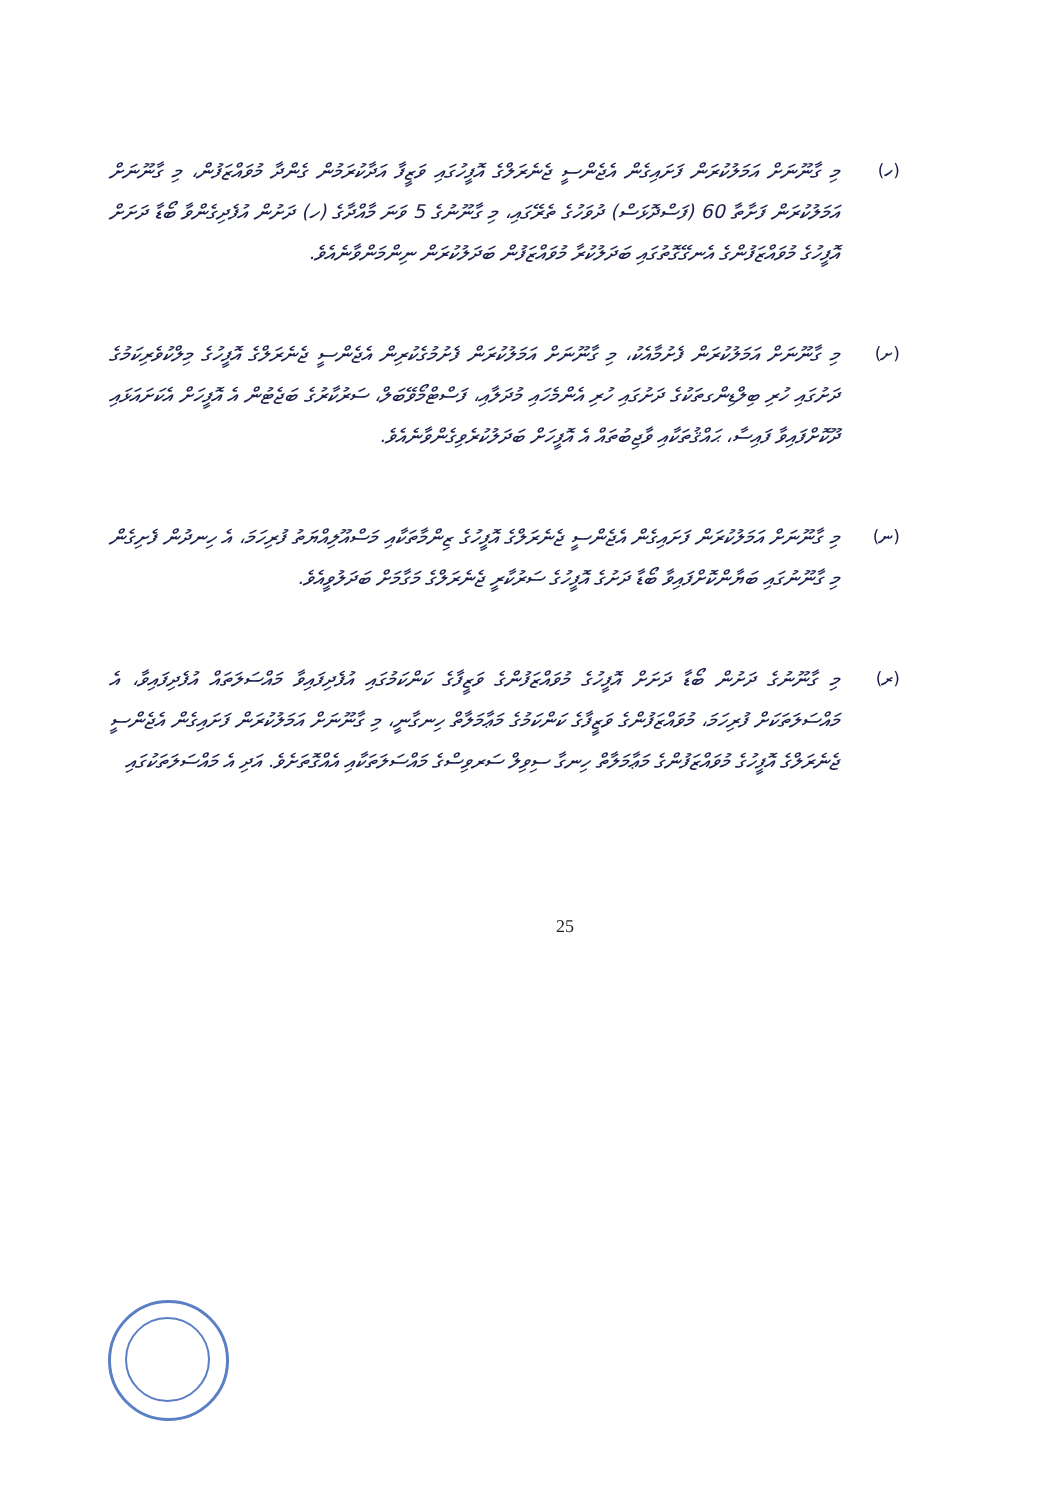(ހ) މި ގާނޫނަށް އަމަލުކުރަން ފަށައިގެން އެޖެންސީ ޖެނެރަލްގެ އޮފީހުގައި ވަޒީފާ އަދާކުރަމުން ގެންދާ މުވައްޒަފުން، މި ގާނޫނަށް އަމަލުކުރަން ފަށާތާ 60 (ފަސްދޮޅަސް) ދުވަހުގެ ތެރޭގައި، މި ގާނޫނުގެ 5 ވަނަ މާއްދާގެ (ހ) ދަށުން އުފެދިގެންވާ ބޯޑާ ދަށަށް އޮފީހުގެ މުވައްޒަފުންގެ އެނގޭގޮތުގައި ބަދަލުކުރާ މުވައްޒަފުން ބަދަލުކުރަން ނިންމަންވާނެއެވެ.
(ށ) މި ގާނޫނަށް އަމަލުކުރަން ފެށުމާއެކު، މި ގާނޫނަށް އަމަލުކުރަން ފެށުމުގެކުރިން އެޖެންސީ ޖެނެރަލްގެ އޮފީހުގެ މިލްކުވެރިކަމުގެ ދަށުގައި ހުރި ބިލްޑިންގތަކުގެ ދަށުގައި ހުރި އެންމެހައި މުދަލާއި، ފަސްޓްމޯވޭބަލް، ސަރުކާރުގެ ބަޖެޓުން އެ އޮފީހަށް އެކަށައަޅައި ދޫކޮށްފައިވާ ފައިސާ، ޙައްޤުތަކާއި ވާޖިބުތައް އެ އޮފީހަށް ބަދަލުކުރެވިގެންވާނެއެވެ.
(ނ) މި ގާނޫނަށް އަމަލުކުރަން ފަށައިގެން އެޖެންސީ ޖެނެރަލްގެ އޮފީހުގެ ޒިންމާތަކާއި މަސްއޫލިއްޔަތު ފުރިހަމަ، އެ ހިނދުން ފެށިގެން މި ގާނޫނުގައި ބަޔާންކޮށްފައިވާ ބޯޑާ ދަށުގެ އޮފީހުގެ ސަރުކާރީ ޖެނެރަލްގެ މަގާމަށް ބަދަލުވީއެވެ.
(ރ) މި ގާނޫނުގެ ދަށުން ބޯޑާ ދަށަށް އޮފީހުގެ މުވައްޒަފުންގެ ވަޒީފާގެ ކަންކަމުގައި އުފެދިފައިވާ މައްސަލަތައް އުފެދިފައިވާ، އެ މައްސަލަތަކަށް ފުރިހަމަ، މުވައްޒަފުންގެ ވަޒީފާގެ ކަންކަމުގެ މަޢާމަލާތް ހިނގާނީ، މި ގާނޫނަށް އަމަލުކުރަން ފަށައިގެން އެޖެންސީ ޖެނެރަލްގެ އޮފީހުގެ މުވައްޒަފުންގެ މަޢާމަލާތް ހިނގާ ސިވިލް ސަރވިސްގެ މައްސަލަތަކާއި އެއްގޮތަށެވެ. އަދި އެ މައްސަލަތަކުގައި
25